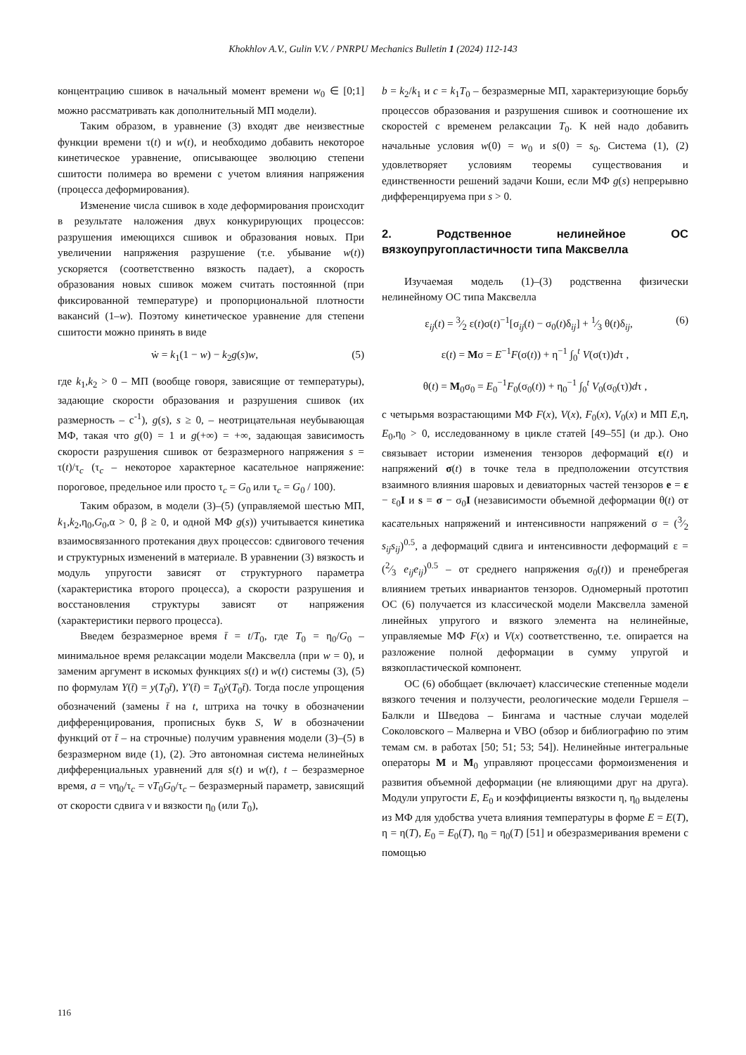Khokhlov A.V., Gulin V.V. / PNRPU Mechanics Bulletin 1 (2024) 112-143
концентрацию сшивок в начальный момент времени w<sub>0</sub> ∈ [0;1] можно рассматривать как дополнительный МП модели).
Таким образом, в уравнение (3) входят две неизвестные функции времени τ(t) и w(t), и необходимо добавить некоторое кинетическое уравнение, описывающее эволюцию степени сшитости полимера во времени с учетом влияния напряжения (процесса деформирования).
Изменение числа сшивок в ходе деформирования происходит в результате наложения двух конкурирующих процессов: разрушения имеющихся сшивок и образования новых. При увеличении напряжения разрушение (т.е. убывание w(t)) ускоряется (соответственно вязкость падает), а скорость образования новых сшивок можем считать постоянной (при фиксированной температуре) и пропорциональной плотности вакансий (1–w). Поэтому кинетическое уравнение для степени сшитости можно принять в виде
ẇ = k<sub>1</sub>(1 − w) − k<sub>2</sub>g(s)w, (5)
где k<sub>1</sub>,k<sub>2</sub> > 0 – МП (вообще говоря, зависящие от температуры), задающие скорости образования и разрушения сшивок (их размерность – с<sup>-1</sup>), g(s), s ≥ 0, – неотрицательная неубывающая МФ, такая что g(0) = 1 и g(+∞) = +∞, задающая зависимость скорости разрушения сшивок от безразмерного напряжения s = τ(t)/τ<sub>c</sub> (τ<sub>c</sub> – некоторое характерное касательное напряжение: пороговое, предельное или просто τ<sub>c</sub> = G<sub>0</sub> или τ<sub>c</sub> = G<sub>0</sub> / 100).
Таким образом, в модели (3)–(5) (управляемой шестью МП, k<sub>1</sub>,k<sub>2</sub>,η<sub>0</sub>,G<sub>0</sub>,α > 0, β ≥ 0, и одной МФ g(s)) учитывается кинетика взаимосвязанного протекания двух процессов: сдвигового течения и структурных изменений в материале. В уравнении (3) вязкость и модуль упругости зависят от структурного параметра (характеристика второго процесса), а скорости разрушения и восстановления структуры зависят от напряжения (характеристики первого процесса).
Введем безразмерное время t̄ = t/T<sub>0</sub>, где T<sub>0</sub> = η<sub>0</sub>/G<sub>0</sub> – минимальное время релаксации модели Максвелла (при w = 0), и заменим аргумент в искомых функциях s(t) и w(t) системы (3), (5) по формулам Y(t̄) = y(T<sub>0</sub>t̄), Y′(t̄) = T<sub>0</sub>ẏ(T<sub>0</sub>t̄). Тогда после упрощения обозначений (замены t̄ на t, штриха на точку в обозначении дифференцирования, прописных букв S, W в обозначении функций от t̄ – на строчные) получим уравнения модели (3)–(5) в безразмерном виде (1), (2). Это автономная система нелинейных дифференциальных уравнений для s(t) и w(t), t – безразмерное время, a = νη<sub>0</sub>/τ<sub>c</sub> = νT<sub>0</sub>G<sub>0</sub>/τ<sub>c</sub> – безразмерный параметр, зависящий от скорости сдвига ν и вязкости η<sub>0</sub> (или T<sub>0</sub>),
b = k<sub>2</sub>/k<sub>1</sub> и c = k<sub>1</sub>T<sub>0</sub> – безразмерные МП, характеризующие борьбу процессов образования и разрушения сшивок и соотношение их скоростей с временем релаксации T<sub>0</sub>. К ней надо добавить начальные условия w(0) = w<sub>0</sub> и s(0) = s<sub>0</sub>. Система (1), (2) удовлетворяет условиям теоремы существования и единственности решений задачи Коши, если МФ g(s) непрерывно дифференцируема при s > 0.
2. Родственное нелинейное ОС вязкоупругопластичности типа Максвелла
Изучаемая модель (1)–(3) родственна физически нелинейному ОС типа Максвелла
ε<sub>ij</sub>(t) = 3⁄2 ε(t)σ(t)<sup>−1</sup>[σ<sub>ij</sub>(t) − σ<sub>0</sub>(t)δ<sub>ij</sub>] + 1⁄3 θ(t)δ<sub>ij</sub>, (6)
ε(t) = Mσ = E<sup>−1</sup>F(σ(t)) + η<sup>−1</sup> ∫<sub>0</sub><sup>t</sup> V(σ(τ))dτ ,
θ(t) = M<sub>0</sub>σ<sub>0</sub> = E<sub>0</sub><sup>−1</sup>F<sub>0</sub>(σ<sub>0</sub>(t)) + η<sub>0</sub><sup>−1</sup> ∫<sub>0</sub><sup>t</sup> V<sub>0</sub>(σ<sub>0</sub>(τ))dτ ,
с четырьмя возрастающими МФ F(x), V(x), F<sub>0</sub>(x), V<sub>0</sub>(x) и МП E,η, E<sub>0</sub>,η<sub>0</sub> > 0, исследованному в цикле статей [49–55] (и др.). Оно связывает истории изменения тензоров деформаций ε(t) и напряжений σ(t) в точке тела в предположении отсутствия взаимного влияния шаровых и девиаторных частей тензоров e = ε − ε<sub>0</sub>I и s = σ − σ<sub>0</sub>I (независимости объемной деформации θ(t) от касательных напряжений и интенсивности напряжений σ = (3⁄2 s<sub>ij</sub>s<sub>ij</sub>)<sup>0.5</sup>, а деформаций сдвига и интенсивности деформаций ε = (2⁄3 e<sub>ij</sub>e<sub>ij</sub>)<sup>0.5</sup> – от среднего напряжения σ<sub>0</sub>(t)) и пренебрегая влиянием третьих инвариантов тензоров. Одномерный прототип ОС (6) получается из классической модели Максвелла заменой линейных упругого и вязкого элемента на нелинейные, управляемые МФ F(x) и V(x) соответственно, т.е. опирается на разложение полной деформации в сумму упругой и вязкопластической компонент.
ОС (6) обобщает (включает) классические степенные модели вязкого течения и ползучести, реологические модели Гершеля – Балкли и Шведова – Бингама и частные случаи моделей Соколовского – Малверна и VBO (обзор и библиографию по этим темам см. в работах [50; 51; 53; 54]). Нелинейные интегральные операторы M и M<sub>0</sub> управляют процессами формоизменения и развития объемной деформации (не влияющими друг на друга). Модули упругости E, E<sub>0</sub> и коэффициенты вязкости η, η<sub>0</sub> выделены из МФ для удобства учета влияния температуры в форме E = E(T), η = η(T), E<sub>0</sub> = E<sub>0</sub>(T), η<sub>0</sub> = η<sub>0</sub>(T) [51] и обезразмеривания времени с помощью
116